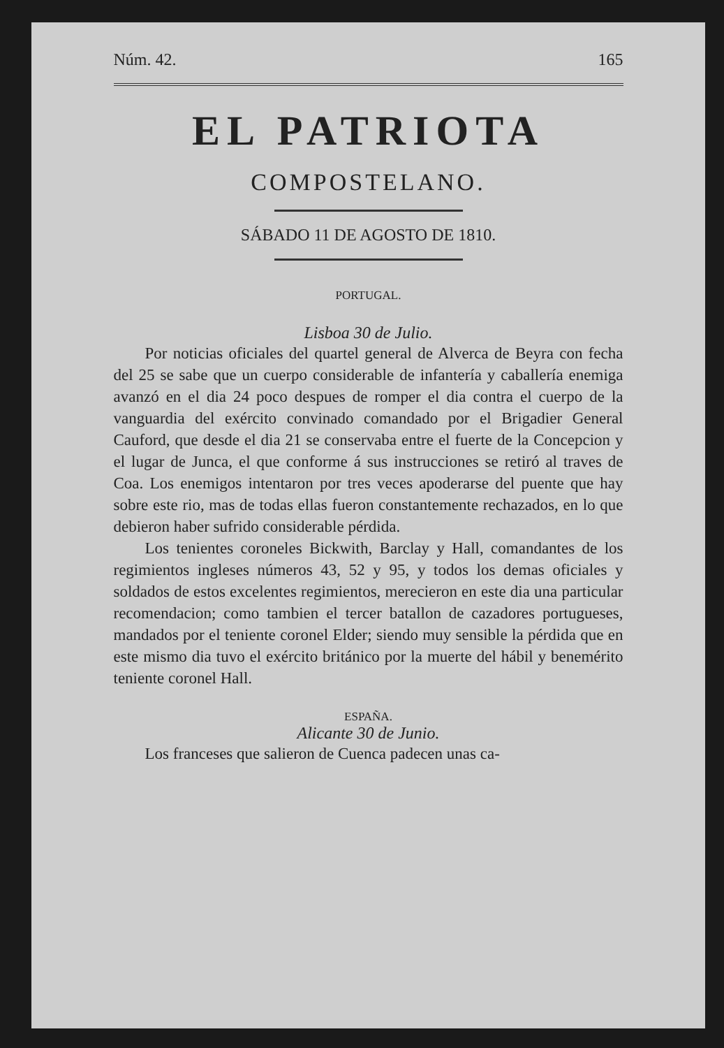Núm. 42. 165
EL PATRIOTA
COMPOSTELANO.
SÁBADO 11 DE AGOSTO DE 1810.
PORTUGAL.
Lisboa 30 de Julio.
Por noticias oficiales del quartel general de Alverca de Beyra con fecha del 25 se sabe que un cuerpo considerable de infantería y caballería enemiga avanzó en el dia 24 poco despues de romper el dia contra el cuerpo de la vanguardia del exército convinado comandado por el Brigadier General Cauford, que desde el dia 21 se conservaba entre el fuerte de la Concepcion y el lugar de Junca, el que conforme á sus instrucciones se retiró al traves de Coa. Los enemigos intentaron por tres veces apoderarse del puente que hay sobre este rio, mas de todas ellas fueron constantemente rechazados, en lo que debieron haber sufrido considerable pérdida.
Los tenientes coroneles Bickwith, Barclay y Hall, comandantes de los regimientos ingleses números 43, 52 y 95, y todos los demas oficiales y soldados de estos excelentes regimientos, merecieron en este dia una particular recomendacion; como tambien el tercer batallon de cazadores portugueses, mandados por el teniente coronel Elder; siendo muy sensible la pérdida que en este mismo dia tuvo el exército británico por la muerte del hábil y benemérito teniente coronel Hall.
ESPAÑA.
Alicante 30 de Junio.
Los franceses que salieron de Cuenca padecen unas ca-